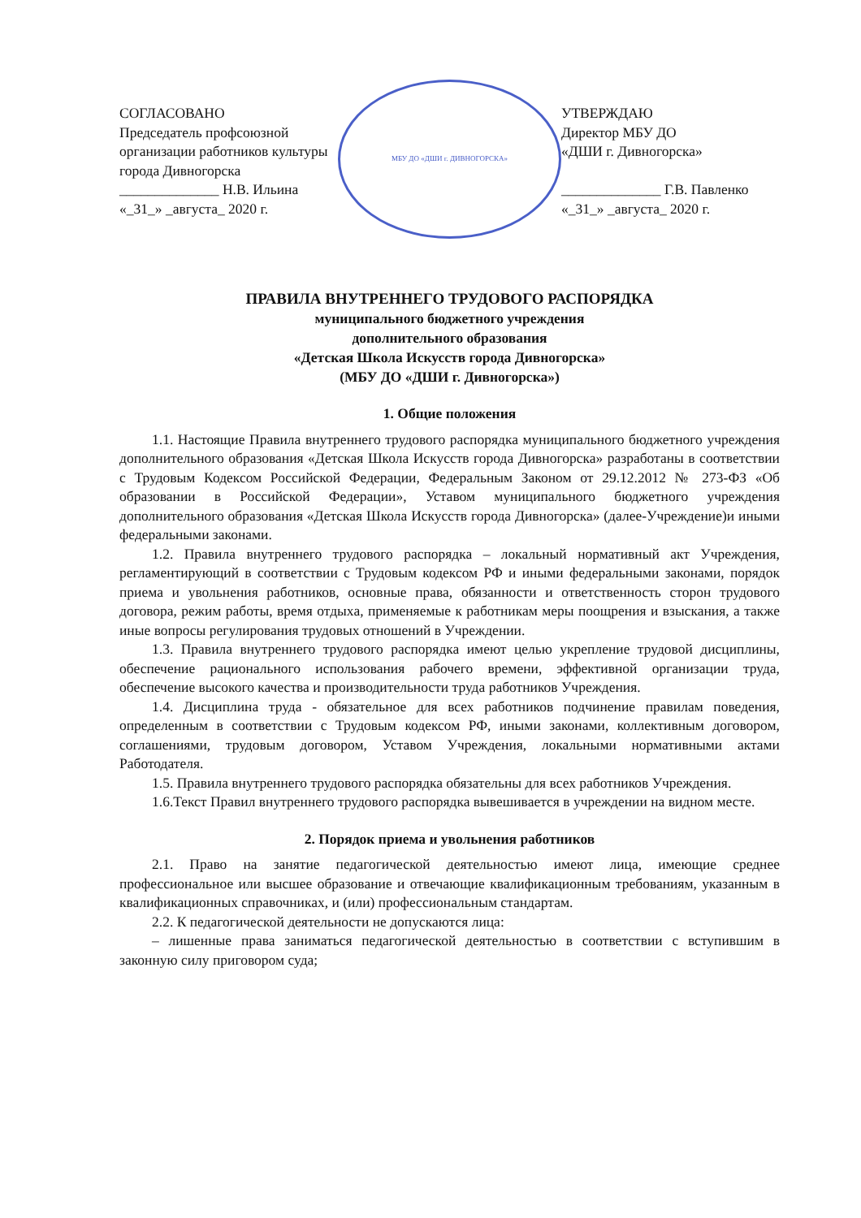СОГЛАСОВАНО
Председатель профсоюзной
организации работников культуры
города Дивногорска
______________ Н.В. Ильина
«_31_» _августа_ 2020 г.
МБУ ДО «ДШИ г. ДИВНОГОРСКА»
УТВЕРЖДАЮ
Директор МБУ ДО
«ДШИ г. Дивногорска»
______________ Г.В. Павленко
«_31_» _августа_ 2020 г.
ПРАВИЛА ВНУТРЕННЕГО ТРУДОВОГО РАСПОРЯДКА
муниципального бюджетного учреждения
дополнительного образования
«Детская Школа Искусств города Дивногорска»
(МБУ ДО «ДШИ г. Дивногорска»)
1. Общие положения
1.1. Настоящие Правила внутреннего трудового распорядка муниципального бюджетного учреждения дополнительного образования «Детская Школа Искусств города Дивногорска» разработаны в соответствии с Трудовым Кодексом Российской Федерации, Федеральным Законом от 29.12.2012 № 273-ФЗ «Об образовании в Российской Федерации», Уставом муниципального бюджетного учреждения дополнительного образования «Детская Школа Искусств города Дивногорска» (далее-Учреждение)и иными федеральными законами.
1.2. Правила внутреннего трудового распорядка – локальный нормативный акт Учреждения, регламентирующий в соответствии с Трудовым кодексом РФ и иными федеральными законами, порядок приема и увольнения работников, основные права, обязанности и ответственность сторон трудового договора, режим работы, время отдыха, применяемые к работникам меры поощрения и взыскания, а также иные вопросы регулирования трудовых отношений в Учреждении.
1.3. Правила внутреннего трудового распорядка имеют целью укрепление трудовой дисциплины, обеспечение рационального использования рабочего времени, эффективной организации труда, обеспечение высокого качества и производительности труда работников Учреждения.
1.4. Дисциплина труда - обязательное для всех работников подчинение правилам поведения, определенным в соответствии с Трудовым кодексом РФ, иными законами, коллективным договором, соглашениями, трудовым договором, Уставом Учреждения, локальными нормативными актами Работодателя.
1.5. Правила внутреннего трудового распорядка обязательны для всех работников Учреждения.
1.6.Текст Правил внутреннего трудового распорядка вывешивается в учреждении на видном месте.
2. Порядок приема и увольнения работников
2.1. Право на занятие педагогической деятельностью имеют лица, имеющие среднее профессиональное или высшее образование и отвечающие квалификационным требованиям, указанным в квалификационных справочниках, и (или) профессиональным стандартам.
2.2. К педагогической деятельности не допускаются лица:
– лишенные права заниматься педагогической деятельностью в соответствии с вступившим в законную силу приговором суда;